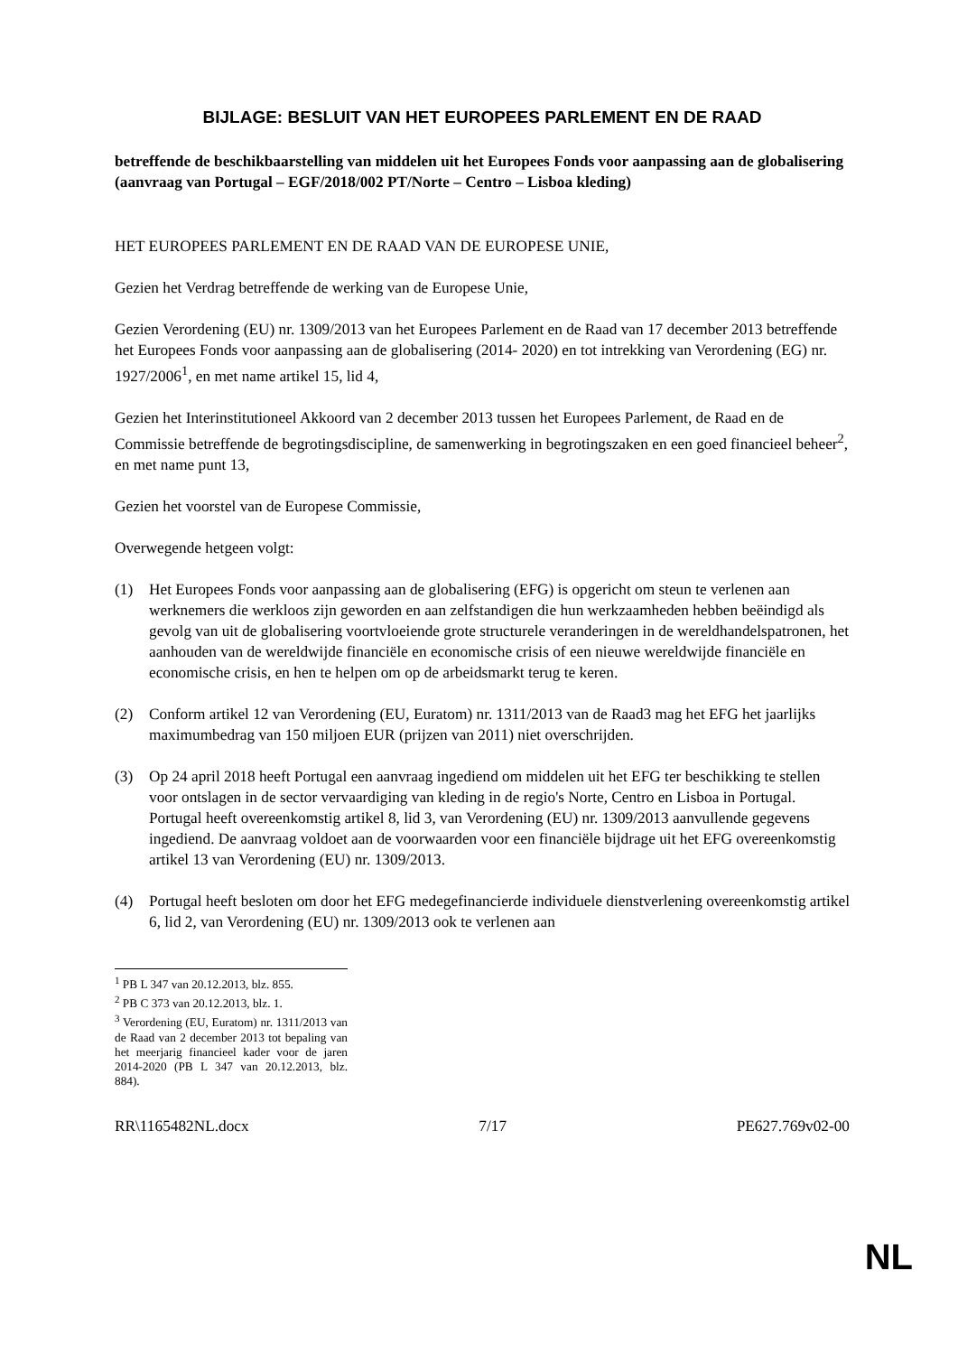BIJLAGE: BESLUIT VAN HET EUROPEES PARLEMENT EN DE RAAD
betreffende de beschikbaarstelling van middelen uit het Europees Fonds voor aanpassing aan de globalisering (aanvraag van Portugal – EGF/2018/002 PT/Norte – Centro – Lisboa kleding)
HET EUROPEES PARLEMENT EN DE RAAD VAN DE EUROPESE UNIE,
Gezien het Verdrag betreffende de werking van de Europese Unie,
Gezien Verordening (EU) nr. 1309/2013 van het Europees Parlement en de Raad van 17 december 2013 betreffende het Europees Fonds voor aanpassing aan de globalisering (2014- 2020) en tot intrekking van Verordening (EG) nr. 1927/2006<sup>1</sup>, en met name artikel 15, lid 4,
Gezien het Interinstitutioneel Akkoord van 2 december 2013 tussen het Europees Parlement, de Raad en de Commissie betreffende de begrotingsdiscipline, de samenwerking in begrotingszaken en een goed financieel beheer<sup>2</sup>, en met name punt 13,
Gezien het voorstel van de Europese Commissie,
Overwegende hetgeen volgt:
(1) Het Europees Fonds voor aanpassing aan de globalisering (EFG) is opgericht om steun te verlenen aan werknemers die werkloos zijn geworden en aan zelfstandigen die hun werkzaamheden hebben beëindigd als gevolg van uit de globalisering voortvloeiende grote structurele veranderingen in de wereldhandelspatronen, het aanhouden van de wereldwijde financiële en economische crisis of een nieuwe wereldwijde financiële en economische crisis, en hen te helpen om op de arbeidsmarkt terug te keren.
(2) Conform artikel 12 van Verordening (EU, Euratom) nr. 1311/2013 van de Raad3 mag het EFG het jaarlijks maximumbedrag van 150 miljoen EUR (prijzen van 2011) niet overschrijden.
(3) Op 24 april 2018 heeft Portugal een aanvraag ingediend om middelen uit het EFG ter beschikking te stellen voor ontslagen in de sector vervaardiging van kleding in de regio's Norte, Centro en Lisboa in Portugal. Portugal heeft overeenkomstig artikel 8, lid 3, van Verordening (EU) nr. 1309/2013 aanvullende gegevens ingediend. De aanvraag voldoet aan de voorwaarden voor een financiële bijdrage uit het EFG overeenkomstig artikel 13 van Verordening (EU) nr. 1309/2013.
(4) Portugal heeft besloten om door het EFG medegefinancierde individuele dienstverlening overeenkomstig artikel 6, lid 2, van Verordening (EU) nr. 1309/2013 ook te verlenen aan
<sup>1</sup> PB L 347 van 20.12.2013, blz. 855.
<sup>2</sup> PB C 373 van 20.12.2013, blz. 1.
<sup>3</sup> Verordening (EU, Euratom) nr. 1311/2013 van de Raad van 2 december 2013 tot bepaling van het meerjarig financieel kader voor de jaren 2014-2020 (PB L 347 van 20.12.2013, blz. 884).
RR\1165482NL.docx 7/17 PE627.769v02-00
NL